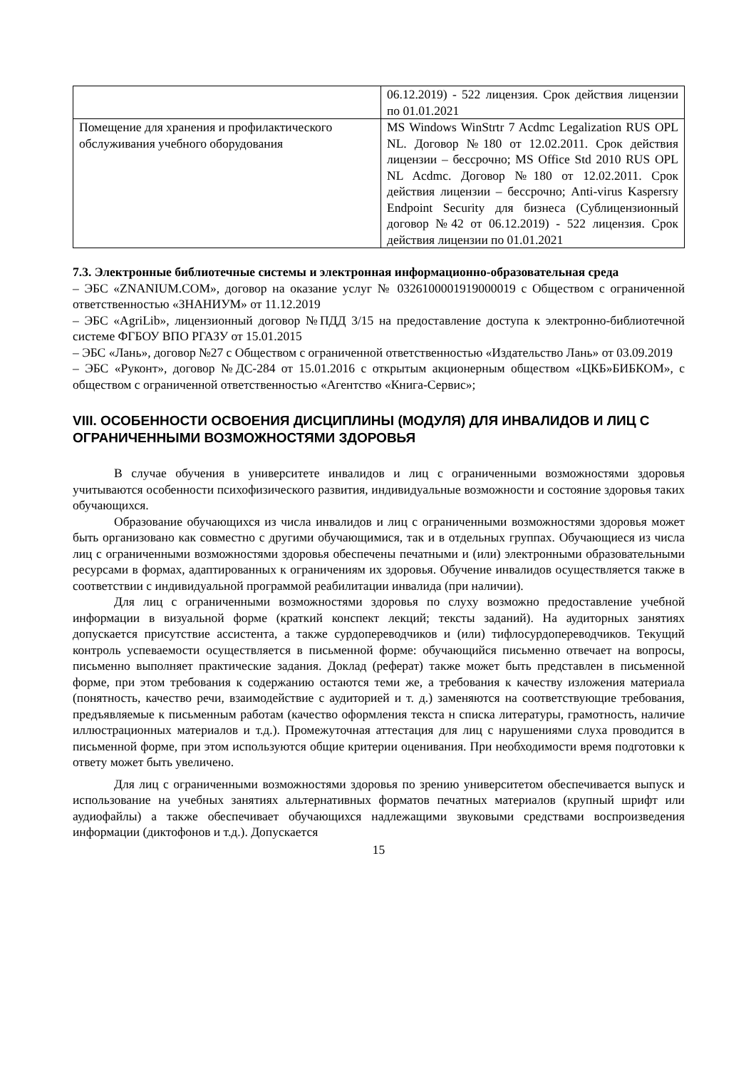| | 06.12.2019) - 522 лицензия. Срок действия лицензии по 01.01.2021 |
| Помещение для хранения и профилактического обслуживания учебного оборудования | MS Windows WinStrtr 7 Acdmc Legalization RUS OPL NL. Договор №180 от 12.02.2011. Срок действия лицензии – бессрочно; MS Office Std 2010 RUS OPL NL Acdmc. Договор №180 от 12.02.2011. Срок действия лицензии – бессрочно; Anti-virus Kaspersry Endpoint Security для бизнеса (Сублицензионный договор №42 от 06.12.2019) - 522 лицензия. Срок действия лицензии по 01.01.2021 |
7.3. Электронные библиотечные системы и электронная информационно-образовательная среда
– ЭБС «ZNANIUM.COM», договор на оказание услуг № 0326100001919000019 с Обществом с ограниченной ответственностью «ЗНАНИУМ» от 11.12.2019
– ЭБС «AgriLib», лицензионный договор №ПДД 3/15 на предоставление доступа к электронно-библиотечной системе ФГБОУ ВПО РГАЗУ от 15.01.2015
– ЭБС «Лань», договор №27 с Обществом с ограниченной ответственностью «Издательство Лань» от 03.09.2019
– ЭБС «Руконт», договор №ДС-284 от 15.01.2016 с открытым акционерным обществом «ЦКБ»БИБКОМ», с обществом с ограниченной ответственностью «Агентство «Книга-Сервис»;
VIII. ОСОБЕННОСТИ ОСВОЕНИЯ ДИСЦИПЛИНЫ (МОДУЛЯ) ДЛЯ ИНВАЛИДОВ И ЛИЦ С ОГРАНИЧЕННЫМИ ВОЗМОЖНОСТЯМИ ЗДОРОВЬЯ
В случае обучения в университете инвалидов и лиц с ограниченными возможностями здоровья учитываются особенности психофизического развития, индивидуальные возможности и состояние здоровья таких обучающихся.
Образование обучающихся из числа инвалидов и лиц с ограниченными возможностями здоровья может быть организовано как совместно с другими обучающимися, так и в отдельных группах. Обучающиеся из числа лиц с ограниченными возможностями здоровья обеспечены печатными и (или) электронными образовательными ресурсами в формах, адаптированных к ограничениям их здоровья. Обучение инвалидов осуществляется также в соответствии с индивидуальной программой реабилитации инвалида (при наличии).
Для лиц с ограниченными возможностями здоровья по слуху возможно предоставление учебной информации в визуальной форме (краткий конспект лекций; тексты заданий). На аудиторных занятиях допускается присутствие ассистента, а также сурдопереводчиков и (или) тифлосурдопереводчиков. Текущий контроль успеваемости осуществляется в письменной форме: обучающийся письменно отвечает на вопросы, письменно выполняет практические задания. Доклад (реферат) также может быть представлен в письменной форме, при этом требования к содержанию остаются теми же, а требования к качеству изложения материала (понятность, качество речи, взаимодействие с аудиторией и т. д.) заменяются на соответствующие требования, предъявляемые к письменным работам (качество оформления текста н списка литературы, грамотность, наличие иллюстрационных материалов и т.д.). Промежуточная аттестация для лиц с нарушениями слуха проводится в письменной форме, при этом используются общие критерии оценивания. При необходимости время подготовки к ответу может быть увеличено.
Для лиц с ограниченными возможностями здоровья по зрению университетом обеспечивается выпуск и использование на учебных занятиях альтернативных форматов печатных материалов (крупный шрифт или аудиофайлы) а также обеспечивает обучающихся надлежащими звуковыми средствами воспроизведения информации (диктофонов и т.д.). Допускается
15